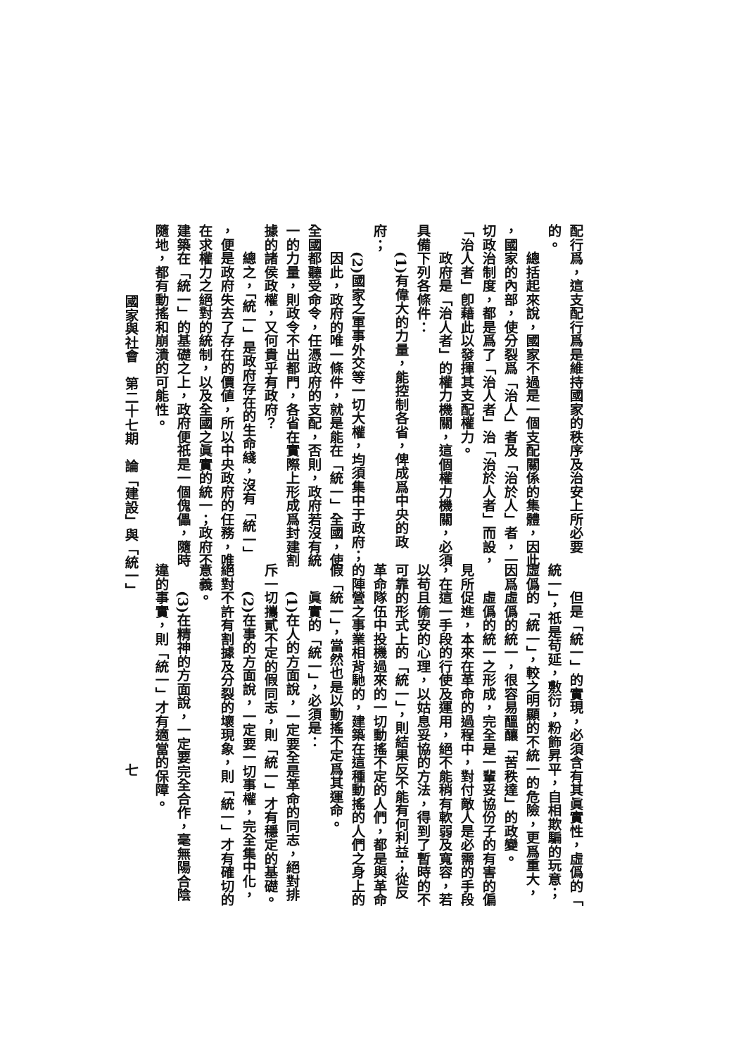配行爲，這支配行爲是維持國家的秩序及治安上所必要
的。
總括起來說，國家不過是一個支配關係的集體，因此
，國家的內部，使分裂爲「治人」者及「治於人」者，一
切政治制度，都是爲了「治人者」治「治於人者」而設，
「治人者」卽藉此以發揮其支配權力。
政府是「治人者」的權力機關，這個權力機關，必須
具備下列各條件：
(1)有偉大的力量，能控制各省，俾成爲中央的政
府；
(2)國家之軍事外交等一切大權，均須集中于政府；
因此，政府的唯一條件，就是能在「統一」全國，使
全國都聽受命令，任憑政府的支配，否則，政府若沒有統
一的力量，則政令不出都門，各省在實際上形成爲封建割
據的諸侯政權，又何貴乎有政府？
總之，「統一」是政府存在的生命綫，沒有「統一」
，便是政府失去了存在的價値，所以中央政府的任務，唯
在求權力之絕對的統制，以及全國之眞實的統一；政府不
建築在「統一」的基礎之上，政府便祇是一個傀儡，隨時
隨地，都有動搖和崩潰的可能性。
但是「統一」的實現，必須含有其眞實性，虛僞的「
統一」，祇是苟延，敷衍，粉飾昇平，自相欺騙的玩意；
虛僞的「統一」，較之明顯的不統一的危險，更爲重大，
因爲虛僞的統一，很容易醞釀「苦秩達」的政變。
虛僞的統一之形成，完全是一輩妥協份子的有害的偏
見所促進，本來在革命的過程中，對付敵人是必需的手段
，在這一手段的行使及運用，絕不能稍有軟弱及寬容，若
以苟且偷安的心理，以姑息妥協的方法，得到了暫時的不
可靠的形式上的「統一」，則結果反不能有何利益；從反
革命隊伍中投機過來的一切動搖不定的人們，都是與革命
的陣營之事業相背馳的，建築在這種動搖的人們之身上的
假「統一」，當然也是以動搖不定爲其運命。
眞實的「統一」，必須是：
(1)在人的方面說，一定要全是革命的同志，絕對排
斥一切攜貳不定的假同志，則「統一」才有穩定的基礎。
(2)在事的方面說，一定要一切事權，完全集中化，
絕對不許有割據及分裂的壞現象，則「統一」才有確切的
意義。
(3)在精神的方面說，一定要完全合作，毫無陽合陰
違的事實，則「統一」才有適當的保障。
國家與社會　第二十七期　論「建設」與「統一」 七